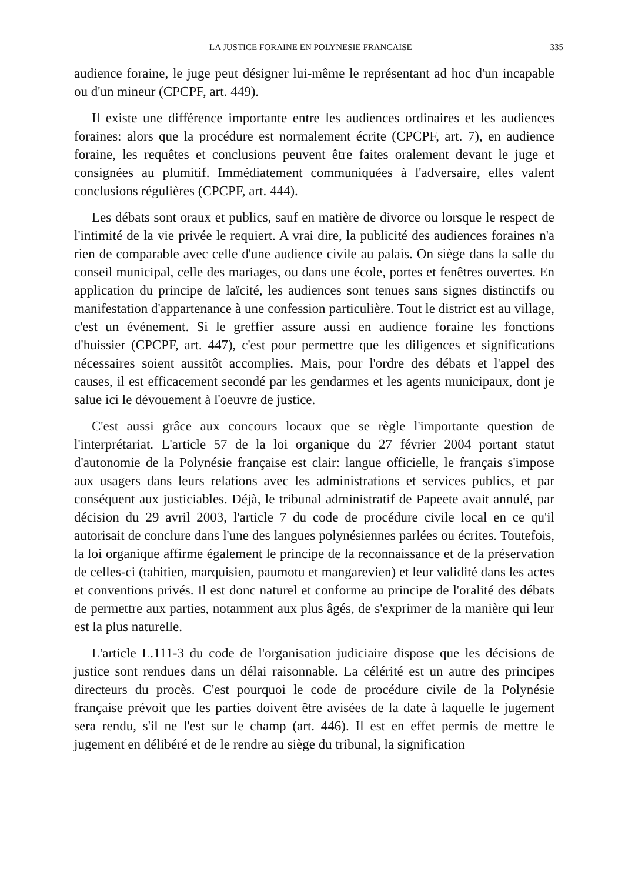LA JUSTICE FORAINE EN POLYNESIE FRANCAISE 335
audience foraine, le juge peut désigner lui-même le représentant ad hoc d'un incapable ou d'un mineur (CPCPF, art. 449).
Il existe une différence importante entre les audiences ordinaires et les audiences foraines: alors que la procédure est normalement écrite (CPCPF, art. 7), en audience foraine, les requêtes et conclusions peuvent être faites oralement devant le juge et consignées au plumitif. Immédiatement communiquées à l'adversaire, elles valent conclusions régulières (CPCPF, art. 444).
Les débats sont oraux et publics, sauf en matière de divorce ou lorsque le respect de l'intimité de la vie privée le requiert. A vrai dire, la publicité des audiences foraines n'a rien de comparable avec celle d'une audience civile au palais. On siège dans la salle du conseil municipal, celle des mariages, ou dans une école, portes et fenêtres ouvertes. En application du principe de laïcité, les audiences sont tenues sans signes distinctifs ou manifestation d'appartenance à une confession particulière. Tout le district est au village, c'est un événement. Si le greffier assure aussi en audience foraine les fonctions d'huissier (CPCPF, art. 447), c'est pour permettre que les diligences et significations nécessaires soient aussitôt accomplies. Mais, pour l'ordre des débats et l'appel des causes, il est efficacement secondé par les gendarmes et les agents municipaux, dont je salue ici le dévouement à l'oeuvre de justice.
C'est aussi grâce aux concours locaux que se règle l'importante question de l'interprétariat. L'article 57 de la loi organique du 27 février 2004 portant statut d'autonomie de la Polynésie française est clair: langue officielle, le français s'impose aux usagers dans leurs relations avec les administrations et services publics, et par conséquent aux justiciables. Déjà, le tribunal administratif de Papeete avait annulé, par décision du 29 avril 2003, l'article 7 du code de procédure civile local en ce qu'il autorisait de conclure dans l'une des langues polynésiennes parlées ou écrites. Toutefois, la loi organique affirme également le principe de la reconnaissance et de la préservation de celles-ci (tahitien, marquisien, paumotu et mangarevien) et leur validité dans les actes et conventions privés. Il est donc naturel et conforme au principe de l'oralité des débats de permettre aux parties, notamment aux plus âgés, de s'exprimer de la manière qui leur est la plus naturelle.
L'article L.111-3 du code de l'organisation judiciaire dispose que les décisions de justice sont rendues dans un délai raisonnable. La célérité est un autre des principes directeurs du procès. C'est pourquoi le code de procédure civile de la Polynésie française prévoit que les parties doivent être avisées de la date à laquelle le jugement sera rendu, s'il ne l'est sur le champ (art. 446). Il est en effet permis de mettre le jugement en délibéré et de le rendre au siège du tribunal, la signification